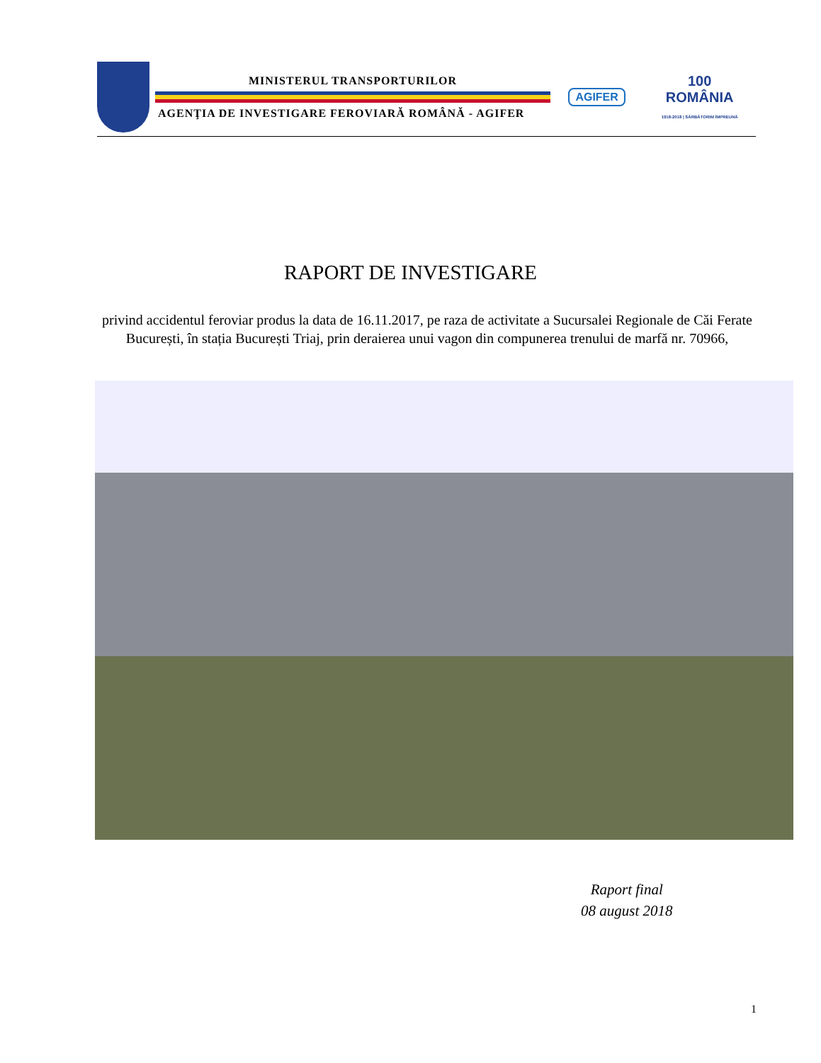MINISTERUL TRANSPORTURILOR
AGENŢIA DE INVESTIGARE FEROVIARĂ ROMÂNĂ - AGIFER
AGIFER 100
ROMÂNIA
1918-2018 | SĂRBĂTORIM ÎMPREUNĂ
RAPORT DE INVESTIGARE
privind accidentul feroviar produs la data de 16.11.2017, pe raza de activitate a Sucursalei Regionale de Căi Ferate București, în stația București Triaj, prin deraierea unui vagon din compunerea trenului de marfă nr. 70966,
Raport final
08 august 2018
1